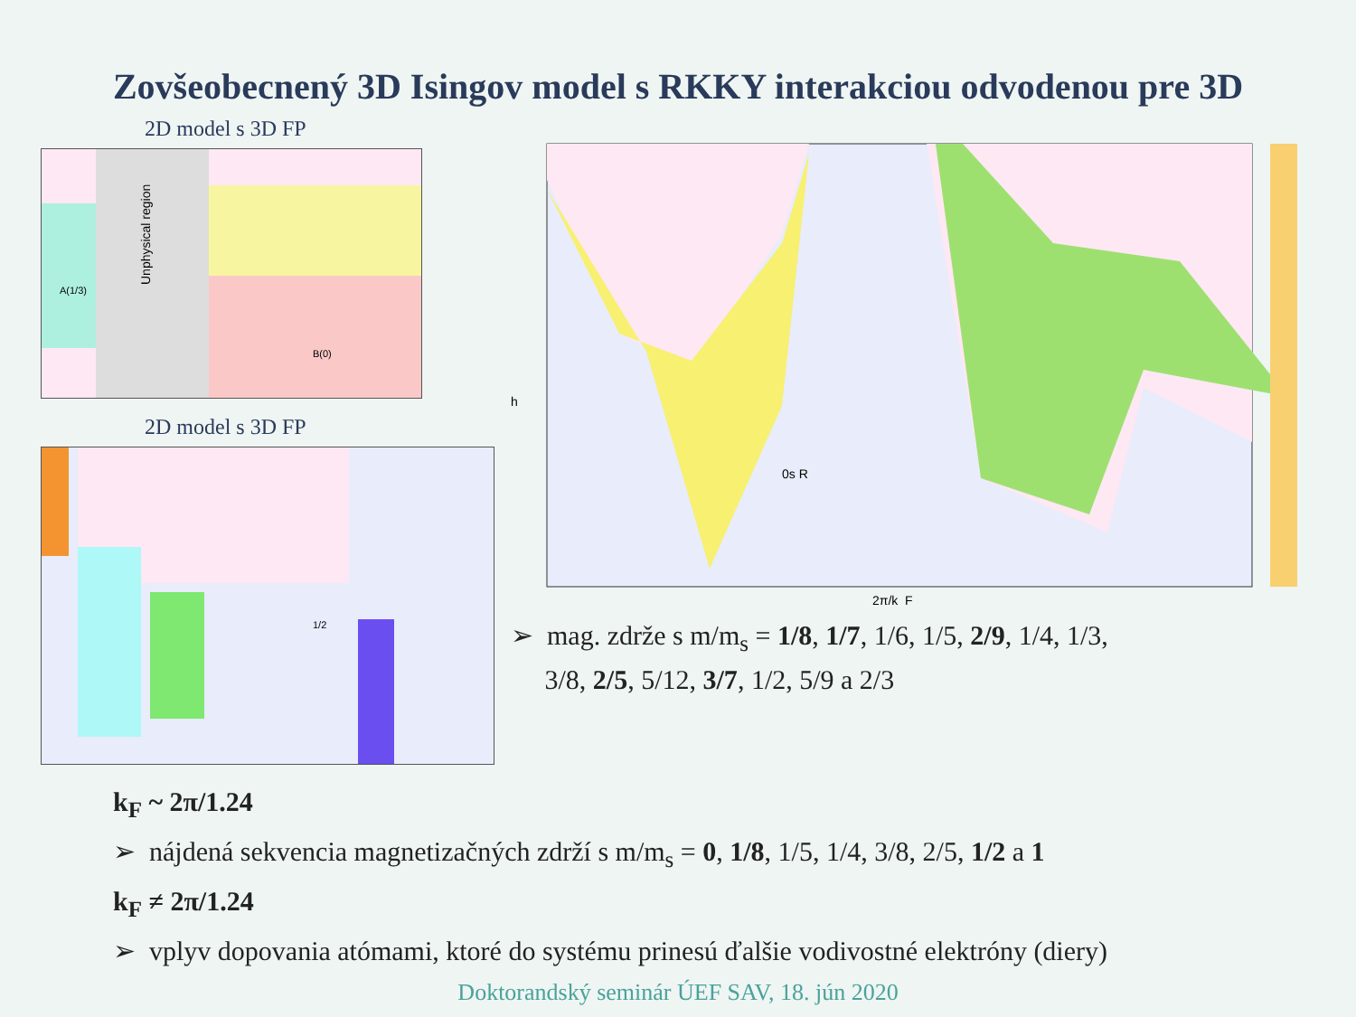Zovšeobecnený 3D Isingov model s RKKY interakciou odvodenou pre 3D
2D model s 3D FP
Unphysical region
B(0)
A(1/3)
2D model s 3D FP
1/2
0s R
h
2π/k_F
➢ mag. zdrže s m/m<sub>s</sub> = 1/8, 1/7, 1/6, 1/5, 2/9, 1/4, 1/3,
3/8, 2/5, 5/12, 3/7, 1/2, 5/9 a 2/3
k<sub>F</sub> ~ 2π/1.24
➢ nájdená sekvencia magnetizačných zdrží s m/m<sub>s</sub> = 0, 1/8, 1/5, 1/4, 3/8, 2/5, 1/2 a 1
k<sub>F</sub> ≠ 2π/1.24
➢ vplyv dopovania atómami, ktoré do systému prinesú ďalšie vodivostné elektróny (diery)
Doktorandský seminár ÚEF SAV, 18. jún 2020